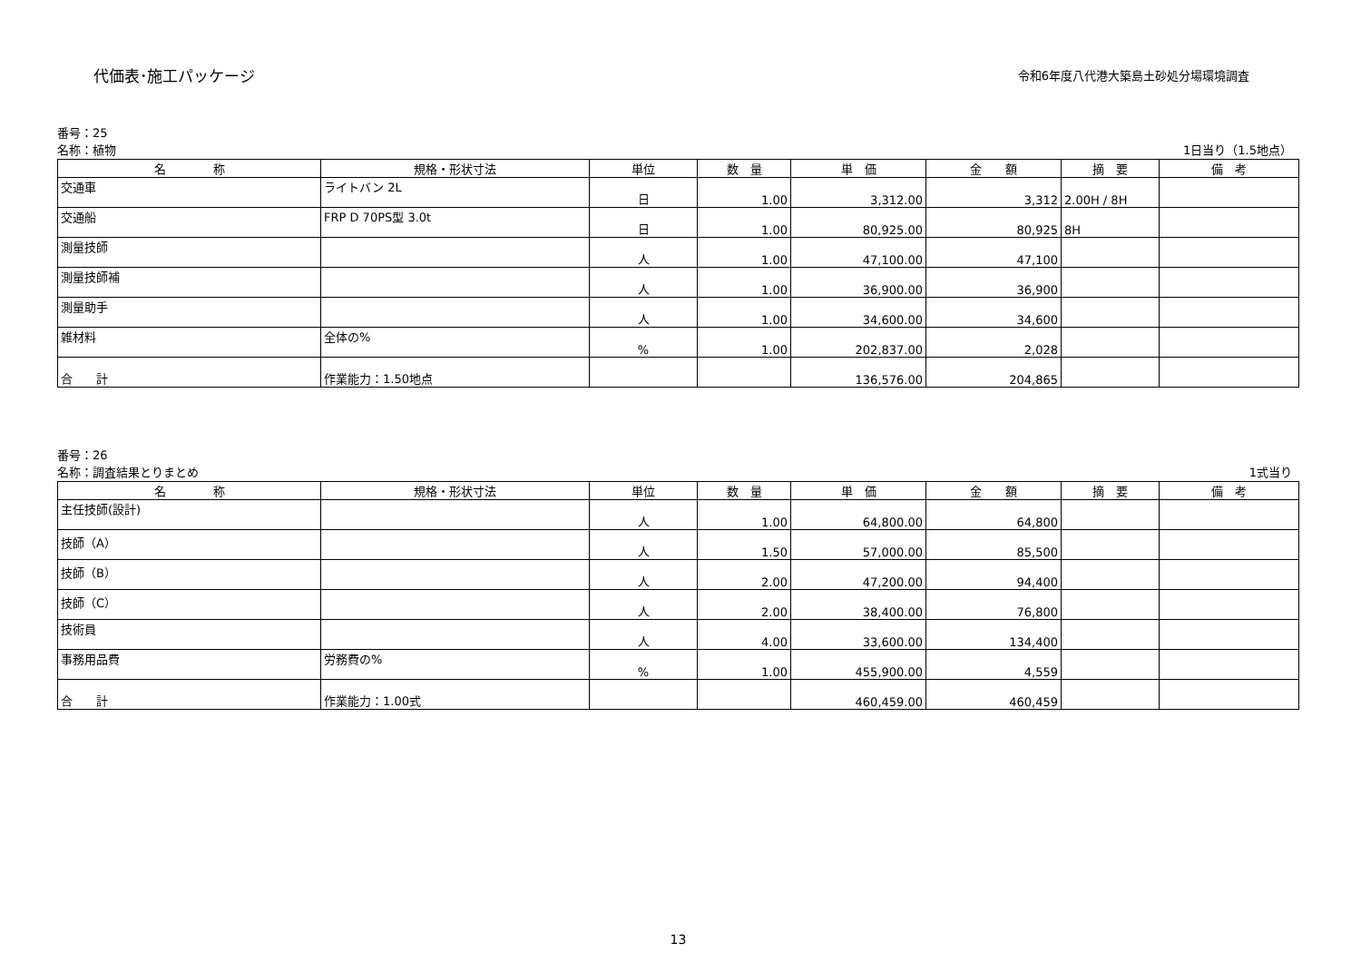代価表･施工パッケージ
令和6年度八代港大築島土砂処分場環境調査
番号：25
名称：植物 1日当り（1.5地点）
| 名 称 | 規格・形状寸法 | 単位 | 数 量 | 単 価 | 金 額 | 摘 要 | 備 考 |
| --- | --- | --- | --- | --- | --- | --- | --- |
| 交通車 | ライトバン 2L | 日 | 1.00 | 3,312.00 | 3,312 | 2.00H / 8H | |
| 交通船 | FRP D 70PS型 3.0t | 日 | 1.00 | 80,925.00 | 80,925 | 8H | |
| 測量技師 | | 人 | 1.00 | 47,100.00 | 47,100 | | |
| 測量技師補 | | 人 | 1.00 | 36,900.00 | 36,900 | | |
| 測量助手 | | 人 | 1.00 | 34,600.00 | 34,600 | | |
| 雑材料 | 全体の% | % | 1.00 | 202,837.00 | 2,028 | | |
| 合 計 | 作業能力：1.50地点 | | | 136,576.00 | 204,865 | | |
番号：26
名称：調査結果とりまとめ 1式当り
| 名 称 | 規格・形状寸法 | 単位 | 数 量 | 単 価 | 金 額 | 摘 要 | 備 考 |
| --- | --- | --- | --- | --- | --- | --- | --- |
| 主任技師(設計) | | 人 | 1.00 | 64,800.00 | 64,800 | | |
| 技師（A） | | 人 | 1.50 | 57,000.00 | 85,500 | | |
| 技師（B） | | 人 | 2.00 | 47,200.00 | 94,400 | | |
| 技師（C） | | 人 | 2.00 | 38,400.00 | 76,800 | | |
| 技術員 | | 人 | 4.00 | 33,600.00 | 134,400 | | |
| 事務用品費 | 労務費の% | % | 1.00 | 455,900.00 | 4,559 | | |
| 合 計 | 作業能力：1.00式 | | | 460,459.00 | 460,459 | | |
13